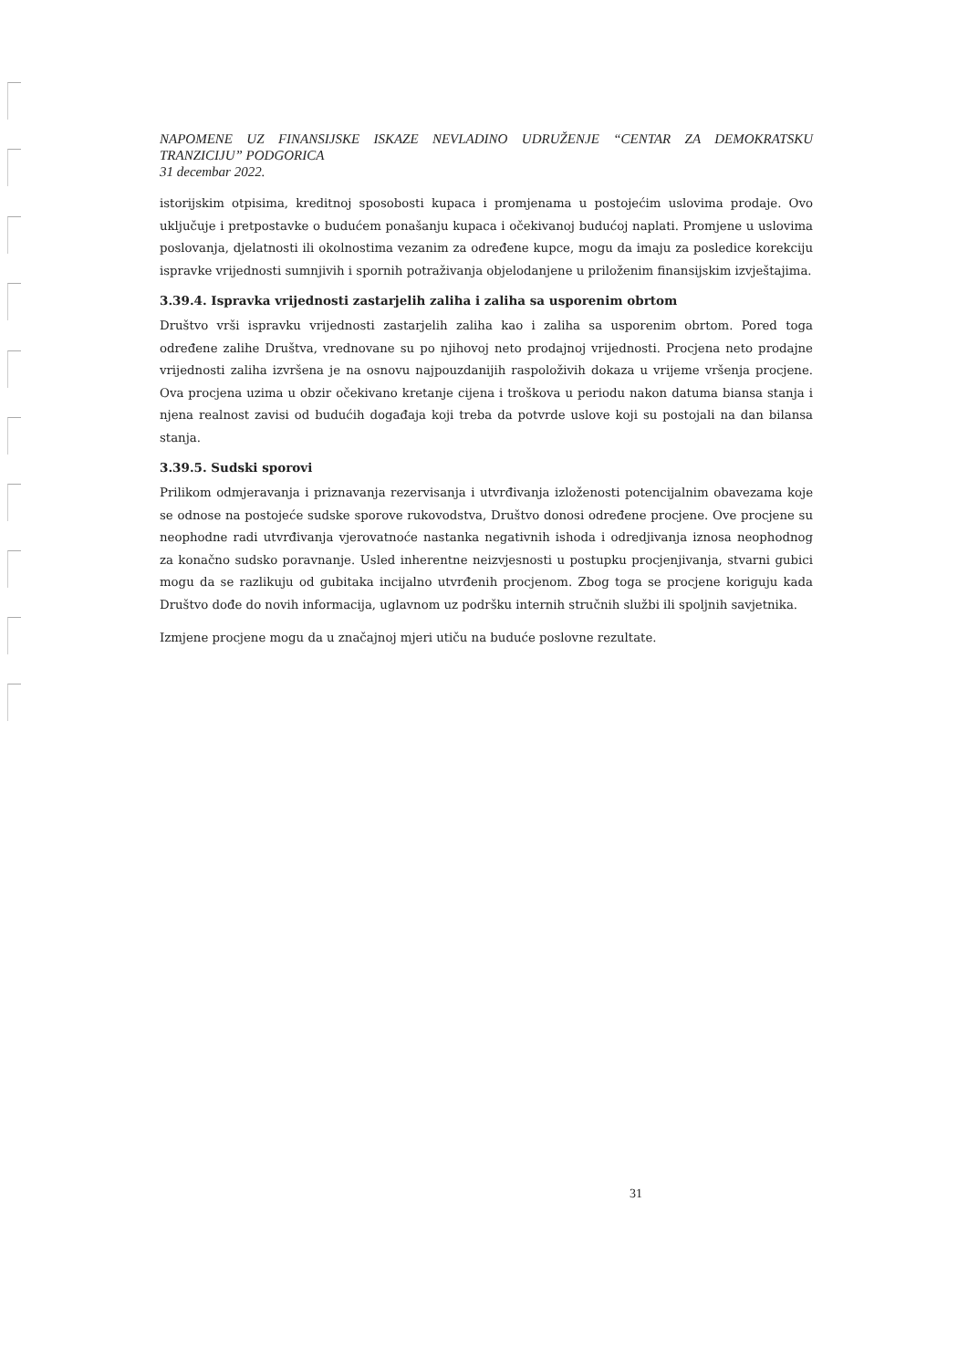NAPOMENE UZ FINANSIJSKE ISKAZE NEVLADINO UDRUŽENJE “CENTAR ZA DEMOKRATSKU TRANZICIJU” PODGORICA
31 decembar 2022.
istorijskim otpisima, kreditnoj sposobosti kupaca i promjenama u postojećim uslovima prodaje. Ovo uključuje i pretpostavke o budućem ponašanju kupaca i očekivanoj budućoj naplati. Promjene u uslovima poslovanja, djelatnosti ili okolnostima vezanim za određene kupce, mogu da imaju za posledice korekciju ispravke vrijednosti sumnjivih i spornih potraživanja objelodanjene u priloženim finansijskim izvještajima.
3.39.4. Ispravka vrijednosti zastarjelih zaliha i zaliha sa usporenim obrtom
Društvo vrši ispravku vrijednosti zastarjelih zaliha kao i zaliha sa usporenim obrtom. Pored toga određene zalihe Društva, vrednovane su po njihovoj neto prodajnoj vrijednosti. Procjena neto prodajne vrijednosti zaliha izvršena je na osnovu najpouzdanijih raspoloživih dokaza u vrijeme vršenja procjene. Ova procjena uzima u obzir očekivano kretanje cijena i troškova u periodu nakon datuma biansa stanja i njena realnost zavisi od budućih događaja koji treba da potvrde uslove koji su postojali na dan bilansa stanja.
3.39.5. Sudski sporovi
Prilikom odmjeravanja i priznavanja rezervisanja i utvrđivanja izloženosti potencijalnim obavezama koje se odnose na postojeće sudske sporove rukovodstva, Društvo donosi određene procjene. Ove procjene su neophodne radi utvrđivanja vjerovatnoće nastanka negativnih ishoda i odredjivanja iznosa neophodnog za konačno sudsko poravnanje. Usled inherentne neizvjesnosti u postupku procjenjivanja, stvarni gubici mogu da se razlikuju od gubitaka incijalno utvrđenih procjenom. Zbog toga se procjene koriguju kada Društvo dođe do novih informacija, uglavnom uz podršku internih stručnih službi ili spoljnih savjetnika.
Izmjene procjene mogu da u značajnoj mjeri utiču na buduće poslovne rezultate.
31